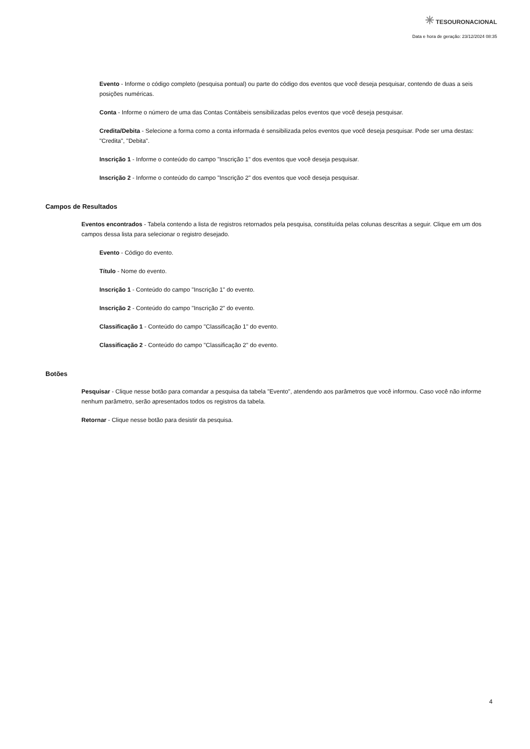✳ TESOURONACIONAL
Data e hora de geração: 23/12/2024 08:35
Evento - Informe o código completo (pesquisa pontual) ou parte do código dos eventos que você deseja pesquisar, contendo de duas a seis posições numéricas.
Conta - Informe o número de uma das Contas Contábeis sensibilizadas pelos eventos que você deseja pesquisar.
Credita/Debita - Selecione a forma como a conta informada é sensibilizada pelos eventos que você deseja pesquisar. Pode ser uma destas: "Credita", "Debita".
Inscrição 1 - Informe o conteúdo do campo "Inscrição 1" dos eventos que você deseja pesquisar.
Inscrição 2 - Informe o conteúdo do campo "Inscrição 2" dos eventos que você deseja pesquisar.
Campos de Resultados
Eventos encontrados - Tabela contendo a lista de registros retornados pela pesquisa, constituída pelas colunas descritas a seguir. Clique em um dos campos dessa lista para selecionar o registro desejado.
Evento - Código do evento.
Título - Nome do evento.
Inscrição 1 - Conteúdo do campo "Inscrição 1" do evento.
Inscrição 2 - Conteúdo do campo "Inscrição 2" do evento.
Classificação 1 - Conteúdo do campo "Classificação 1" do evento.
Classificação 2 - Conteúdo do campo "Classificação 2" do evento.
Botões
Pesquisar - Clique nesse botão para comandar a pesquisa da tabela "Evento", atendendo aos parâmetros que você informou. Caso você não informe nenhum parâmetro, serão apresentados todos os registros da tabela.
Retornar - Clique nesse botão para desistir da pesquisa.
4